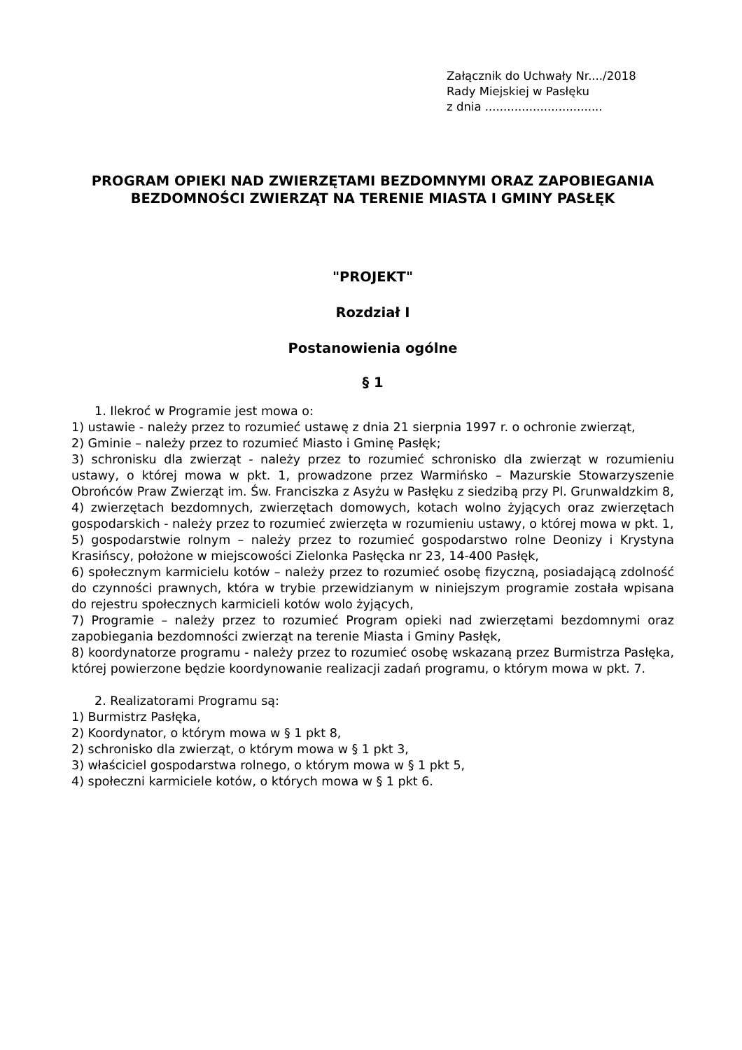Załącznik do Uchwały Nr..../2018
Rady Miejskiej w Pasłęku
z dnia ................................
PROGRAM OPIEKI NAD ZWIERZĘTAMI BEZDOMNYMI ORAZ ZAPOBIEGANIA BEZDOMNOŚCI ZWIERZĄT NA TERENIE MIASTA I GMINY PASŁĘK
"PROJEKT"
Rozdział I
Postanowienia ogólne
§ 1
1. Ilekroć w Programie jest mowa o:
1) ustawie - należy przez to rozumieć ustawę z dnia 21 sierpnia 1997 r. o ochronie zwierząt,
2) Gminie – należy przez to rozumieć Miasto i Gminę Pasłęk;
3) schronisku dla zwierząt - należy przez to rozumieć schronisko dla zwierząt w rozumieniu ustawy, o której mowa w pkt. 1, prowadzone przez Warmińsko – Mazurskie Stowarzyszenie Obrońców Praw Zwierząt im. Św. Franciszka z Asyżu w Pasłęku z siedzibą przy Pl. Grunwaldzkim 8,
4) zwierzętach bezdomnych, zwierzętach domowych, kotach wolno żyjących oraz zwierzętach gospodarskich - należy przez to rozumieć zwierzęta w rozumieniu ustawy, o której mowa w pkt. 1,
5) gospodarstwie rolnym – należy przez to rozumieć gospodarstwo rolne Deonizy i Krystyna Krasińscy, położone w miejscowości Zielonka Pasłęcka nr 23, 14-400 Pasłęk,
6) społecznym karmicielu kotów – należy przez to rozumieć osobę fizyczną, posiadającą zdolność do czynności prawnych, która w trybie przewidzianym w niniejszym programie została wpisana do rejestru społecznych karmicieli kotów wolo żyjących,
7) Programie – należy przez to rozumieć Program opieki nad zwierzętami bezdomnymi oraz zapobiegania bezdomności zwierząt na terenie Miasta i Gminy Pasłęk,
8) koordynatorze programu - należy przez to rozumieć osobę wskazaną przez Burmistrza Pasłęka, której powierzone będzie koordynowanie realizacji zadań programu, o którym mowa w pkt. 7.
2. Realizatorami Programu są:
1) Burmistrz Pasłęka,
2) Koordynator, o którym mowa w § 1 pkt 8,
2) schronisko dla zwierząt, o którym mowa w § 1 pkt 3,
3) właściciel gospodarstwa rolnego, o którym mowa w § 1 pkt 5,
4) społeczni karmiciele kotów, o których mowa w § 1 pkt 6.